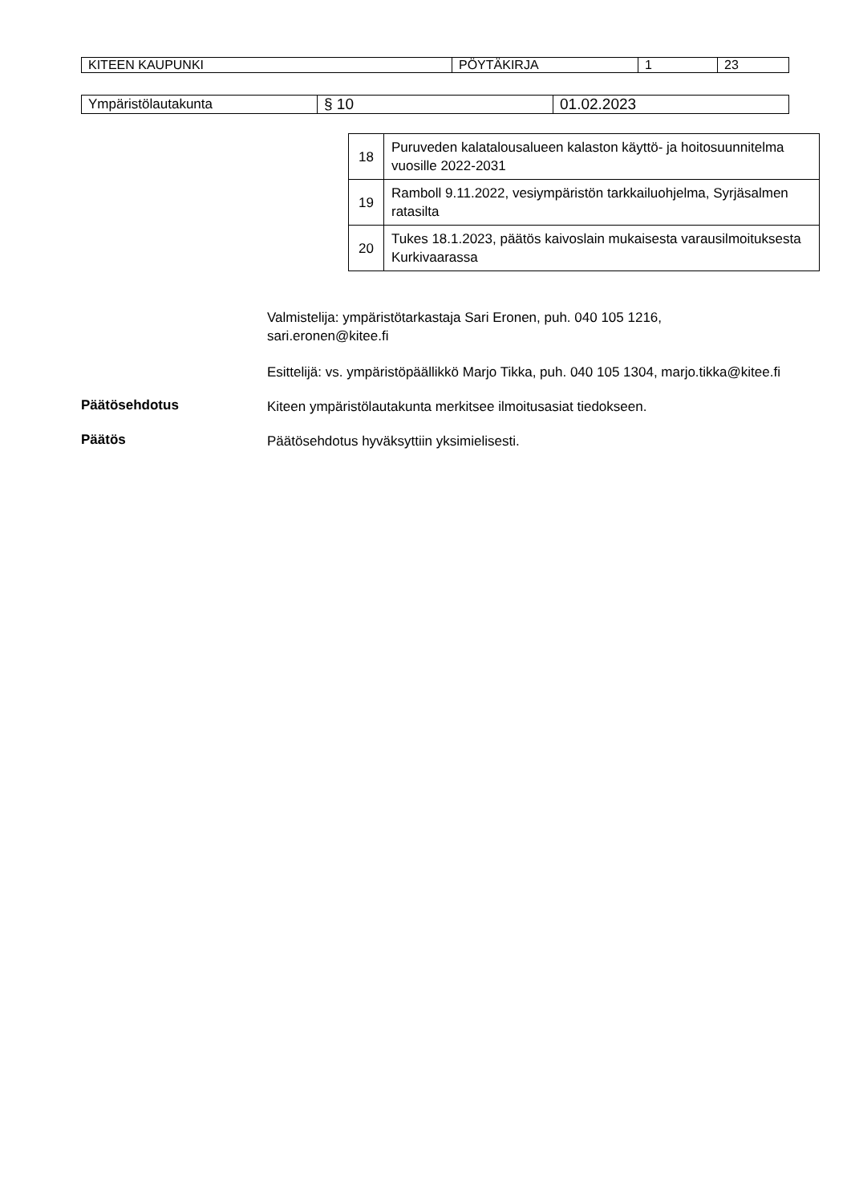| KITEEN KAUPUNKI | PÖYTÄKIRJA | 1 | 23 |
| Ympäristölautakunta | § 10 | 01.02.2023 |
| 18 | Puruveden kalatalousalueen kalaston käyttö- ja hoitosuunnitelma vuosille 2022-2031 |
| 19 | Ramboll 9.11.2022, vesiympäristön tarkkailuohjelma, Syrjäsalmen ratasilta |
| 20 | Tukes 18.1.2023, päätös kaivoslain mukaisesta varausilmoituksesta Kurkivaarassa |
Valmistelija: ympäristötarkastaja Sari Eronen, puh. 040 105 1216, sari.eronen@kitee.fi
Esittelijä: vs. ympäristöpäällikkö Marjo Tikka, puh. 040 105 1304, marjo.tikka@kitee.fi
Päätösehdotus
Kiteen ympäristölautakunta merkitsee ilmoitusasiat tiedokseen.
Päätös
Päätösehdotus hyväksyttiin yksimielisesti.